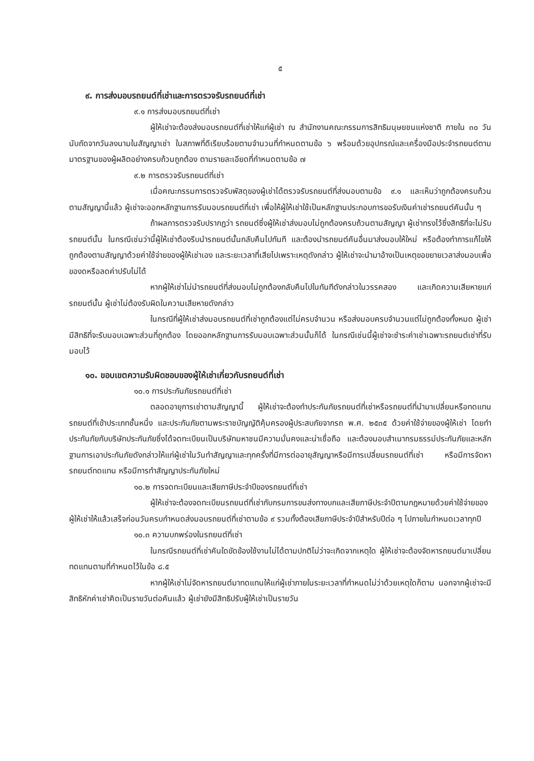๕
๙. การส่งมอบรถยนต์ที่เช่าและการตรวจรับรถยนต์ที่เช่า
๙.๑ การส่งมอบรถยนต์ที่เช่า
ผู้ให้เช่าจะต้องส่งมอบรถยนต์ที่เช่าให้แก่ผู้เช่า ณ สำนักงานคณะกรรมการสิทธิมนุษยชนแห่งชาติ ภายใน ๓๐ วัน นับถัดจากวันลงนามในสัญญาเช่า ในสภาพที่ดีเรียบร้อยตามจำนวนที่กำหนดตามข้อ ๖ พร้อมด้วยอุปกรณ์และเครื่องมือประจำรถยนต์ตามมาตรฐานของผู้ผลิตอย่างครบถ้วนถูกต้อง ตามรายละเอียดที่กำหนดตามข้อ ๗
๙.๒ การตรวจรับรถยนต์ที่เช่า
เมื่อคณะกรรมการตรวจรับพัสดุของผู้เช่าได้ตรวจรับรถยนต์ที่ส่งมอบตามข้อ ๙.๑ และเห็นว่าถูกต้องครบถ้วนตามสัญญานี้แล้ว ผู้เช่าจะออกหลักฐานการรับมอบรถยนต์ที่เช่า เพื่อให้ผู้ให้เช่าใช้เป็นหลักฐานประกอบการขอรับเงินค่าเช่ารถยนต์คันนั้น ๆ
ถ้าผลการตรวจรับปรากฏว่า รถยนต์ซึ่งผู้ให้เช่าส่งมอบไม่ถูกต้องครบถ้วนตามสัญญา ผู้เช่าทรงไว้ซึ่งสิทธิที่จะไม่รับรถยนต์นั้น ในกรณีเช่นว่านี้ผู้ให้เช่าต้องรีบนำรถยนต์นั้นกลับคืนไปทันที และต้องนำรถยนต์คันอื่นมาส่งมอบให้ใหม่ หรือต้องทำการแก้ไขให้ถูกต้องตามสัญญาด้วยค่าใช้จ่ายของผู้ให้เช่าเอง และระยะเวลาที่เสียไปเพราะเหตุดังกล่าว ผู้ให้เช่าจะนำมาอ้างเป็นเหตุขอขยายเวลาส่งมอบเพื่อของดหรือลดค่าปรับไม่ได้
หากผู้ให้เช่าไม่นำรถยนต์ที่ส่งมอบไม่ถูกต้องกลับคืนไปในทันทีดังกล่าวในวรรคสอง และเกิดความเสียหายแก่รถยนต์นั้น ผู้เช่าไม่ต้องรับผิดในความเสียหายดังกล่าว
ในกรณีที่ผู้ให้เช่าส่งมอบรถยนต์ที่เช่าถูกต้องแต่ไม่ครบจำนวน หรือส่งมอบครบจำนวนแต่ไม่ถูกต้องทั้งหมด ผู้เช่ามีสิทธิที่จะรับมอบเฉพาะส่วนที่ถูกต้อง โดยออกหลักฐานการรับมอบเฉพาะส่วนนั้นก็ได้ ในกรณีเช่นนี้ผู้เช่าจะชำระค่าเช่าเฉพาะรถยนต์เช่าที่รับมอบไว้
๑๐. ขอบเขตความรับผิดชอบของผู้ให้เช่าเกี่ยวกับรถยนต์ที่เช่า
๑๐.๑ การประกันภัยรถยนต์ที่เช่า
ตลอดอายุการเช่าตามสัญญานี้ ผู้ให้เช่าจะต้องทำประกันภัยรถยนต์ที่เช่าหรือรถยนต์ที่นำมาเปลี่ยนหรือทดแทนรถยนต์ที่เข้าประเภทชั้นหนึ่ง และประกันภัยตามพระราชบัญญัติคุ้มครองผู้ประสบภัยจากรถ พ.ศ. ๒๕๓๕ ด้วยค่าใช้จ่ายของผู้ให้เช่า โดยทำประกันภัยกับบริษัทประกันภัยซึ่งได้จดทะเบียนเป็นบริษัทมหาชนมีความมั่นคงและน่าเชื่อถือ และต้องมอบสำเนากรมธรรม์ประกันภัยและหลักฐานการเอาประกันภัยดังกล่าวให้แก่ผู้เช่าในวันทำสัญญาและทุกครั้งที่มีการต่ออายุสัญญาหรือมีการเปลี่ยนรถยนต์ที่เช่า หรือมีการจัดหารถยนต์ทดแทน หรือมีการทำสัญญาประกันภัยใหม่
๑๐.๒ การจดทะเบียนและเสียภาษีประจำปีของรถยนต์ที่เช่า
ผู้ให้เช่าจะต้องจดทะเบียนรถยนต์ที่เช่ากับกรมการขนส่งทางบกและเสียภาษีประจำปีตามกฎหมายด้วยค่าใช้จ่ายของผู้ให้เช่าให้แล้วเสร็จก่อนวันครบกำหนดส่งมอบรถยนต์ที่เช่าตามข้อ ๙ รวมทั้งต้องเสียภาษีประจำปีสำหรับปีต่อ ๆ ไปภายในกำหนดเวลาทุกปี
๑๐.๓ ความบกพร่องในรถยนต์ที่เช่า
ในกรณีรถยนต์ที่เช่าคันใดขัดข้องใช้งานไม่ได้ตามปกติไม่ว่าจะเกิดจากเหตุใด ผู้ให้เช่าจะต้องจัดหารถยนต์มาเปลี่ยนทดแทนตามที่กำหนดไว้ในข้อ ๘.๕
หากผู้ให้เช่าไม่จัดหารถยนต์มาทดแทนให้แก่ผู้เช่าภายในระยะเวลาที่กำหนดไม่ว่าด้วยเหตุใดก็ตาม นอกจากผู้เช่าจะมีสิทธิหักค่าเช่าคิดเป็นรายวันต่อคันแล้ว ผู้เช่ายังมีสิทธิปรับผู้ให้เช่าเป็นรายวัน